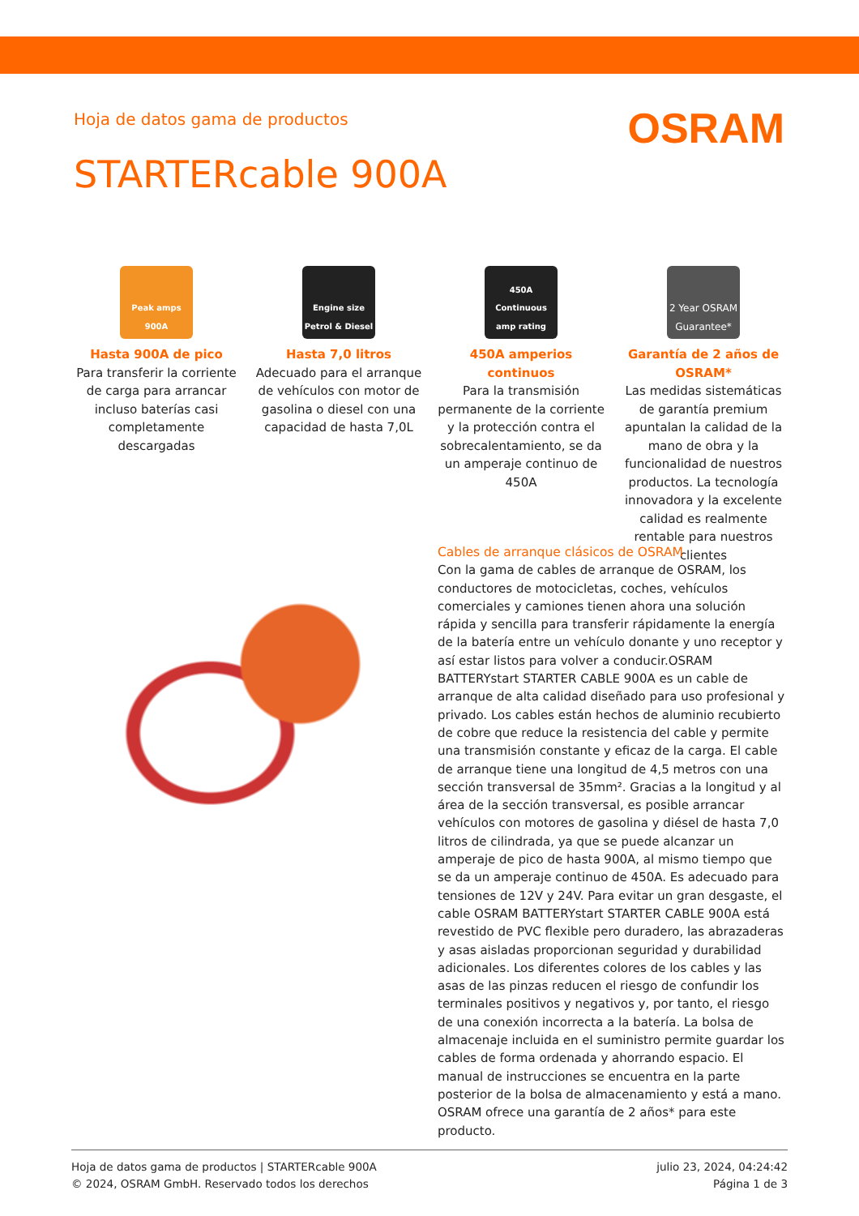Hoja de datos gama de productos
OSRAM
STARTERcable 900A
Peak amps
900A
Hasta 900A de pico
Para transferir la corriente de carga para arrancar incluso baterías casi completamente descargadas
Engine size
Petrol & Diesel
Hasta 7,0 litros
Adecuado para el arranque de vehículos con motor de gasolina o diesel con una capacidad de hasta 7,0L
450A
Continuous amp rating
450A amperios continuos
Para la transmisión permanente de la corriente y la protección contra el sobrecalentamiento, se da un amperaje continuo de 450A
2 Year OSRAM Guarantee*
Garantía de 2 años de OSRAM*
Las medidas sistemáticas de garantía premium apuntalan la calidad de la mano de obra y la funcionalidad de nuestros productos. La tecnología innovadora y la excelente calidad es realmente rentable para nuestros clientes
Cables de arranque clásicos de OSRAM
Con la gama de cables de arranque de OSRAM, los conductores de motocicletas, coches, vehículos comerciales y camiones tienen ahora una solución rápida y sencilla para transferir rápidamente la energía de la batería entre un vehículo donante y uno receptor y así estar listos para volver a conducir.OSRAM BATTERYstart STARTER CABLE 900A es un cable de arranque de alta calidad diseñado para uso profesional y privado. Los cables están hechos de aluminio recubierto de cobre que reduce la resistencia del cable y permite una transmisión constante y eficaz de la carga. El cable de arranque tiene una longitud de 4,5 metros con una sección transversal de 35mm². Gracias a la longitud y al área de la sección transversal, es posible arrancar vehículos con motores de gasolina y diésel de hasta 7,0 litros de cilindrada, ya que se puede alcanzar un amperaje de pico de hasta 900A, al mismo tiempo que se da un amperaje continuo de 450A. Es adecuado para tensiones de 12V y 24V. Para evitar un gran desgaste, el cable OSRAM BATTERYstart STARTER CABLE 900A está revestido de PVC flexible pero duradero, las abrazaderas y asas aisladas proporcionan seguridad y durabilidad adicionales. Los diferentes colores de los cables y las asas de las pinzas reducen el riesgo de confundir los terminales positivos y negativos y, por tanto, el riesgo de una conexión incorrecta a la batería. La bolsa de almacenaje incluida en el suministro permite guardar los cables de forma ordenada y ahorrando espacio. El manual de instrucciones se encuentra en la parte posterior de la bolsa de almacenamiento y está a mano. OSRAM ofrece una garantía de 2 años* para este producto.
Hoja de datos gama de productos | STARTERcable 900A
© 2024, OSRAM GmbH. Reservado todos los derechos
julio 23, 2024, 04:24:42
Página 1 de 3